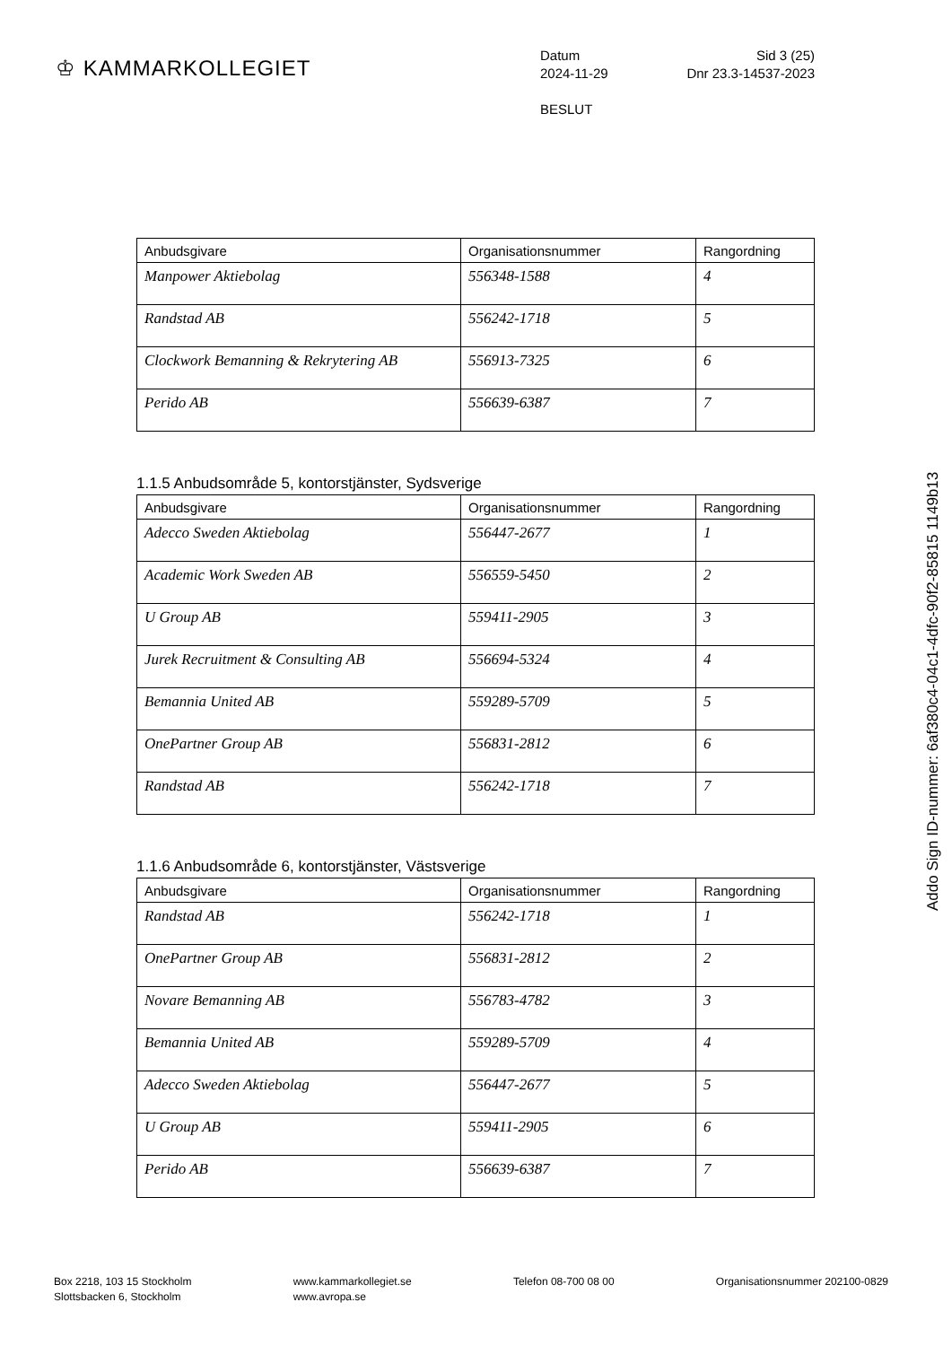♔ KAMMARKOLLEGIET
Datum Sid 3 (25)
2024-11-29 Dnr 23.3-14537-2023
BESLUT
| Anbudsgivare | Organisationsnummer | Rangordning |
| --- | --- | --- |
| Manpower Aktiebolag | 556348-1588 | 4 |
| Randstad AB | 556242-1718 | 5 |
| Clockwork Bemanning & Rekrytering AB | 556913-7325 | 6 |
| Perido AB | 556639-6387 | 7 |
1.1.5 Anbudsområde 5, kontorstjänster, Sydsverige
| Anbudsgivare | Organisationsnummer | Rangordning |
| --- | --- | --- |
| Adecco Sweden Aktiebolag | 556447-2677 | 1 |
| Academic Work Sweden AB | 556559-5450 | 2 |
| U Group AB | 559411-2905 | 3 |
| Jurek Recruitment & Consulting AB | 556694-5324 | 4 |
| Bemannia United AB | 559289-5709 | 5 |
| OnePartner Group AB | 556831-2812 | 6 |
| Randstad AB | 556242-1718 | 7 |
1.1.6 Anbudsområde 6, kontorstjänster, Västsverige
| Anbudsgivare | Organisationsnummer | Rangordning |
| --- | --- | --- |
| Randstad AB | 556242-1718 | 1 |
| OnePartner Group AB | 556831-2812 | 2 |
| Novare Bemanning AB | 556783-4782 | 3 |
| Bemannia United AB | 559289-5709 | 4 |
| Adecco Sweden Aktiebolag | 556447-2677 | 5 |
| U Group AB | 559411-2905 | 6 |
| Perido AB | 556639-6387 | 7 |
Addo Sign ID-nummer: 6af380c4-04c1-4dfc-90f2-85815 1149b13
Box 2218, 103 15 Stockholm
Slottsbacken 6, Stockholm
www.kammarkollegiet.se
www.avropa.se
Telefon 08-700 08 00 Organisationsnummer 202100-0829